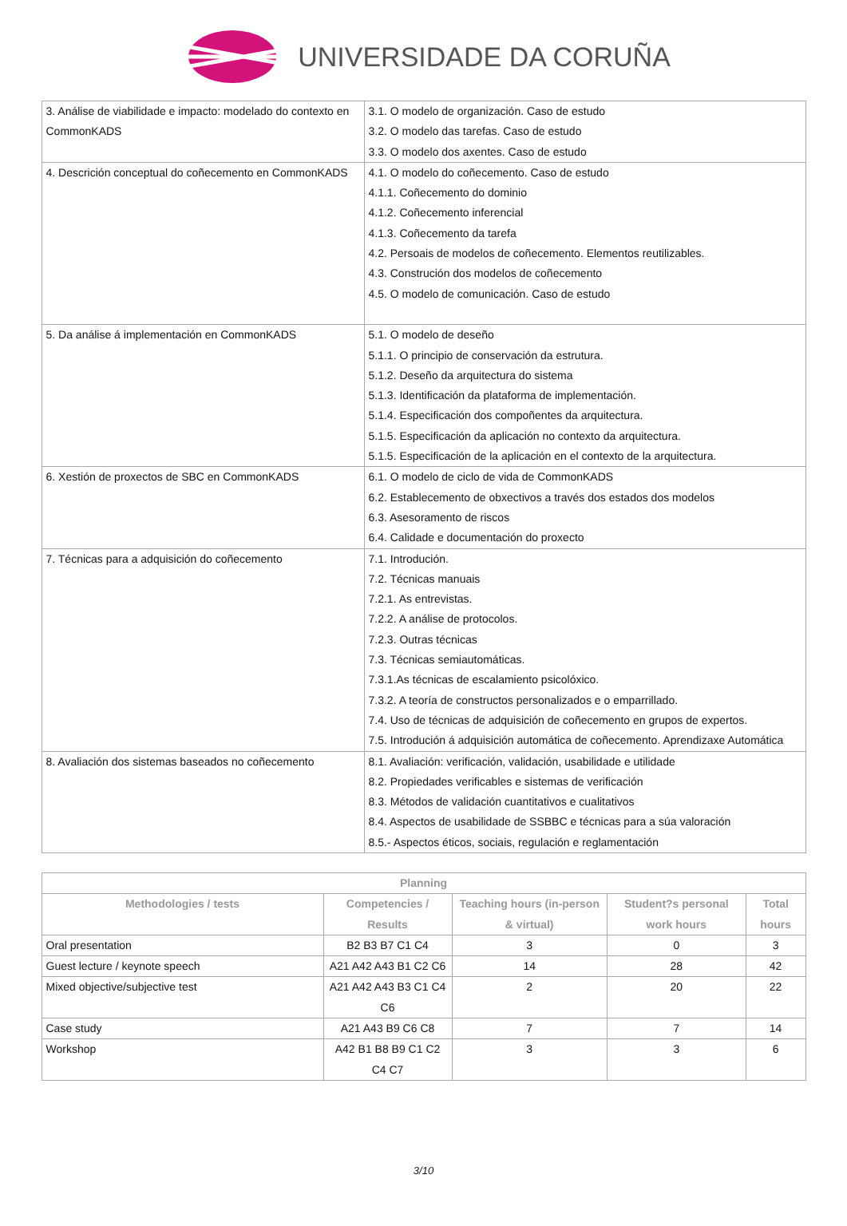UNIVERSIDADE DA CORUÑA
| 3. Análise de viabilidade e impacto: modelado do contexto en CommonKADS | 3.1. O modelo de organización. Caso de estudo 3.2. O modelo das tarefas. Caso de estudo 3.3. O modelo dos axentes. Caso de estudo |
| 4. Descrición conceptual do coñecemento en CommonKADS | 4.1. O modelo do coñecemento. Caso de estudo 4.1.1. Coñecemento do dominio 4.1.2. Coñecemento inferencial 4.1.3. Coñecemento da tarefa 4.2. Persoais de modelos de coñecemento. Elementos reutilizables. 4.3. Construción dos modelos de coñecemento 4.5. O modelo de comunicación. Caso de estudo |
| 5. Da análise á implementación en CommonKADS | 5.1. O modelo de deseño 5.1.1. O principio de conservación da estrutura. 5.1.2. Deseño da arquitectura do sistema 5.1.3. Identificación da plataforma de implementación. 5.1.4. Especificación dos compoñentes da arquitectura. 5.1.5. Especificación da aplicación no contexto da arquitectura. 5.1.5. Especificación de la aplicación en el contexto de la arquitectura. |
| 6. Xestión de proxectos de SBC en CommonKADS | 6.1. O modelo de ciclo de vida de CommonKADS 6.2. Establecemento de obxectivos a través dos estados dos modelos 6.3. Asesoramento de riscos 6.4. Calidade e documentación do proxecto |
| 7. Técnicas para a adquisición do coñecemento | 7.1. Introdución. 7.2. Técnicas manuais 7.2.1. As entrevistas. 7.2.2. A análise de protocolos. 7.2.3. Outras técnicas 7.3. Técnicas semiautomáticas. 7.3.1.As técnicas de escalamiento psicolóxico. 7.3.2. A teoría de constructos personalizados e o emparrillado. 7.4. Uso de técnicas de adquisición de coñecemento en grupos de expertos. 7.5. Introdución á adquisición automática de coñecemento. Aprendizaxe Automática |
| 8. Avaliación dos sistemas baseados no coñecemento | 8.1. Avaliación: verificación, validación, usabilidade e utilidade 8.2. Propiedades verificables e sistemas de verificación 8.3. Métodos de validación cuantitativos e cualitativos 8.4. Aspectos de usabilidade de SSBBC e técnicas para a súa valoración 8.5.- Aspectos éticos, sociais, regulación e reglamentación |
| Planning | | | | |
| --- | --- | --- | --- | --- |
| Methodologies / tests | Competencies / Results | Teaching hours (in-person & virtual) | Student?s personal work hours | Total hours |
| Oral presentation | B2 B3 B7 C1 C4 | 3 | 0 | 3 |
| Guest lecture / keynote speech | A21 A42 A43 B1 C2 C6 | 14 | 28 | 42 |
| Mixed objective/subjective test | A21 A42 A43 B3 C1 C4 C6 | 2 | 20 | 22 |
| Case study | A21 A43 B9 C6 C8 | 7 | 7 | 14 |
| Workshop | A42 B1 B8 B9 C1 C2 C4 C7 | 3 | 3 | 6 |
3/10